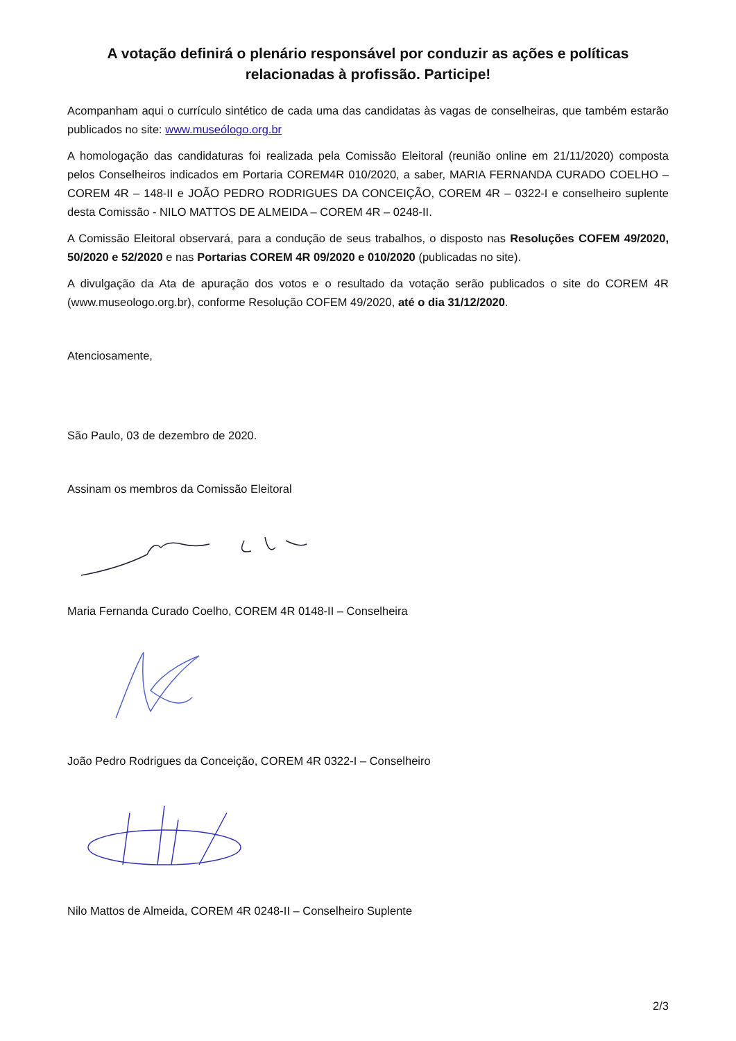A votação definirá o plenário responsável por conduzir as ações e políticas relacionadas à profissão. Participe!
Acompanham aqui o currículo sintético de cada uma das candidatas às vagas de conselheiras, que também estarão publicados no site: www.museólogo.org.br
A homologação das candidaturas foi realizada pela Comissão Eleitoral (reunião online em 21/11/2020) composta pelos Conselheiros indicados em Portaria COREM4R 010/2020, a saber, MARIA FERNANDA CURADO COELHO – COREM 4R – 148-II e JOÃO PEDRO RODRIGUES DA CONCEIÇÃO, COREM 4R – 0322-I e conselheiro suplente desta Comissão - NILO MATTOS DE ALMEIDA – COREM 4R – 0248-II.
A Comissão Eleitoral observará, para a condução de seus trabalhos, o disposto nas Resoluções COFEM 49/2020, 50/2020 e 52/2020 e nas Portarias COREM 4R 09/2020 e 010/2020 (publicadas no site).
A divulgação da Ata de apuração dos votos e o resultado da votação serão publicados o site do COREM 4R (www.museologo.org.br), conforme Resolução COFEM 49/2020, até o dia 31/12/2020.
Atenciosamente,
São Paulo, 03 de dezembro de 2020.
Assinam os membros da Comissão Eleitoral
Maria Fernanda Curado Coelho, COREM 4R 0148-II – Conselheira
João Pedro Rodrigues da Conceição, COREM 4R 0322-I – Conselheiro
Nilo Mattos de Almeida, COREM 4R 0248-II – Conselheiro Suplente
2/3